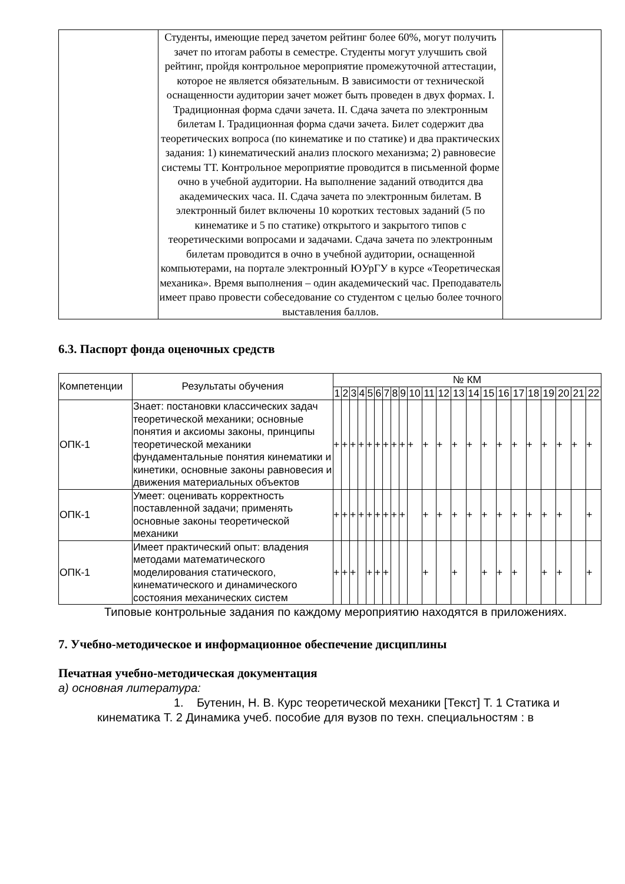| | Студенты, имеющие перед зачетом рейтинг более 60%, могут получить зачет по итогам работы в семестре. Студенты могут улучшить свой рейтинг, пройдя контрольное мероприятие промежуточной аттестации, которое не является обязательным. В зависимости от технической оснащенности аудитории зачет может быть проведен в двух формах. I. Традиционная форма сдачи зачета. II. Сдача зачета по электронным билетам I. Традиционная форма сдачи зачета. Билет содержит два теоретических вопроса (по кинематике и по статике) и два практических задания: 1) кинематический анализ плоского механизма; 2) равновесие системы ТТ. Контрольное мероприятие проводится в письменной форме очно в учебной аудитории. На выполнение заданий отводится два академических часа. II. Сдача зачета по электронным билетам. В электронный билет включены 10 коротких тестовых заданий (5 по кинематике и 5 по статике) открытого и закрытого типов с теоретическими вопросами и задачами. Сдача зачета по электронным билетам проводится в очно в учебной аудитории, оснащенной компьютерами, на портале электронный ЮУрГУ в курсе «Теоретическая механика». Время выполнения – один академический час. Преподаватель имеет право провести собеседование со студентом с целью более точного выставления баллов. | |
6.3. Паспорт фонда оценочных средств
| Компетенции | Результаты обучения | № КМ | | | | | | | | | | | | | | | | | | | | | |
| --- | --- | --- | --- | --- | --- | --- | --- | --- | --- | --- | --- | --- | --- | --- | --- | --- | --- | --- | --- | --- | --- | --- | --- |
| | | 1 | 2 | 3 | 4 | 5 | 6 | 7 | 8 | 9 | 10 | 11 | 12 | 13 | 14 | 15 | 16 | 17 | 18 | 19 | 20 | 21 | 22 |
| ОПК-1 | Знает: постановки классических задач теоретической механики; основные понятия и аксиомы законы, принципы теоретической механики фундаментальные понятия кинематики и кинетики, основные законы равновесия и движения материальных объектов | + | + | + | + | + | + | + | + | + | + | + | + | + | + | + | + | + | + | + | + | + | + |
| ОПК-1 | Умеет: оценивать корректность поставленной задачи; применять основные законы теоретической механики | + | + | + | + | + | + | + | + | + | | + | + | + | + | + | + | + | + | + | + | | + |
| ОПК-1 | Имеет практический опыт: владения методами математического моделирования статического, кинематического и динамического состояния механических систем | + | + | + | | + | + | + | | | | + | | + | | + | + | + | | + | + | | + |
Типовые контрольные задания по каждому мероприятию находятся в приложениях.
7. Учебно-методическое и информационное обеспечение дисциплины
Печатная учебно-методическая документация
а) основная литература:
1. Бутенин, Н. В. Курс теоретической механики [Текст] Т. 1 Статика и кинематика Т. 2 Динамика учеб. пособие для вузов по техн. специальностям : в